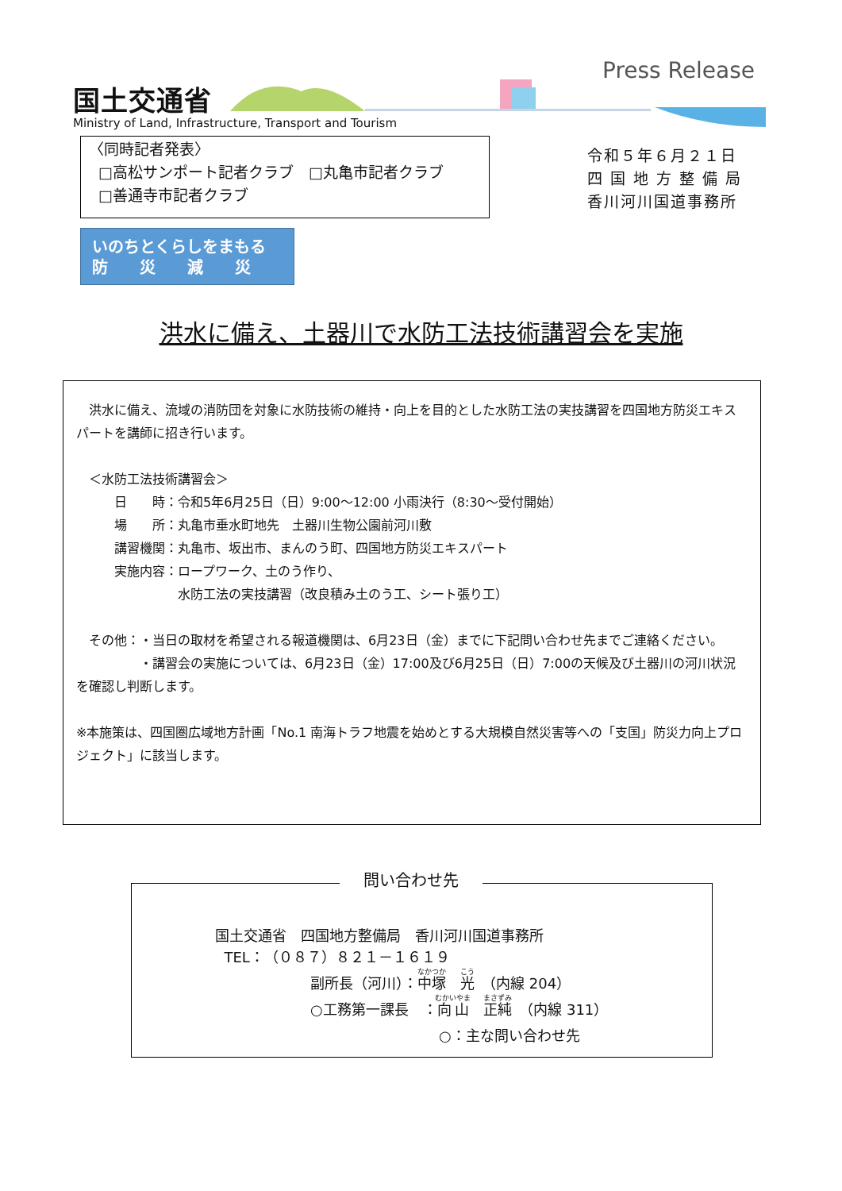国土交通省
Ministry of Land, Infrastructure, Transport and Tourism
Press Release
〈同時記者発表〉
□高松サンポート記者クラブ　□丸亀市記者クラブ
□善通寺市記者クラブ
令和５年６月２１日
四 国 地 方 整 備 局
香川河川国道事務所
いのちとくらしをまもる
防　　災　　減　　災
洪水に備え、土器川で水防工法技術講習会を実施
　洪水に備え、流域の消防団を対象に水防技術の維持・向上を目的とした水防工法の実技講習を四国地方防災エキスパートを講師に招き行います。
　＜水防工法技術講習会＞
　　　日　　時：令和5年6月25日（日）9:00～12:00 小雨決行（8:30～受付開始）
　　　場　　所：丸亀市垂水町地先　土器川生物公園前河川敷
　　　講習機関：丸亀市、坂出市、まんのう町、四国地方防災エキスパート
　　　実施内容：ロープワーク、土のう作り、
　　　　　　　　水防工法の実技講習（改良積み土のう工、シート張り工）
　その他：・当日の取材を希望される報道機関は、6月23日（金）までに下記問い合わせ先までご連絡ください。
　　　　　・講習会の実施については、6月23日（金）17:00及び6月25日（日）7:00の天候及び土器川の河川状況を確認し判断します。
※本施策は、四国圏広域地方計画「No.1 南海トラフ地震を始めとする大規模自然災害等への「支国」防災力向上プロジェクト」に該当します。
問い合わせ先
国土交通省　四国地方整備局　香川河川国道事務所
TEL：（０８７）８２１－１６１９
副所長（河川）：中塚　光　（内線 204）
○工務第一課長　：向山　正純　（内線 311）
　　　　　　　　　○：主な問い合わせ先